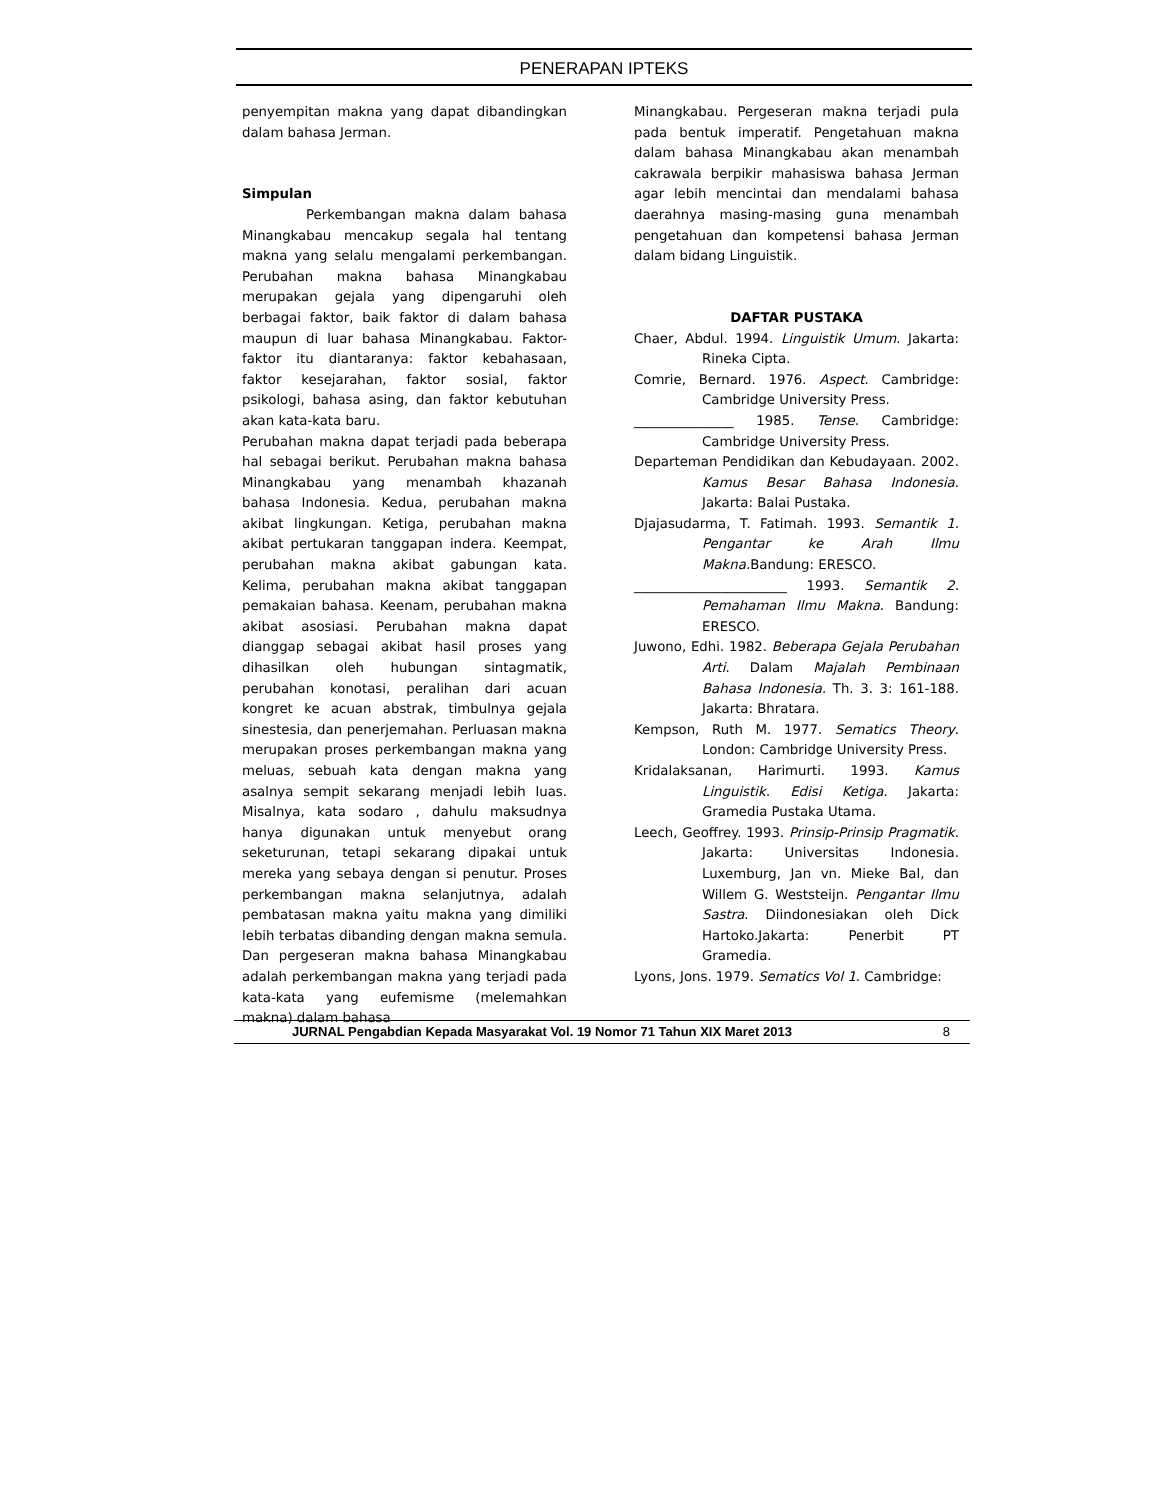PENERAPAN IPTEKS
penyempitan makna yang dapat dibandingkan dalam bahasa Jerman.
Simpulan
Perkembangan makna dalam bahasa Minangkabau mencakup segala hal tentang makna yang selalu mengalami perkembangan. Perubahan makna bahasa Minangkabau merupakan gejala yang dipengaruhi oleh berbagai faktor, baik faktor di dalam bahasa maupun di luar bahasa Minangkabau. Faktor-faktor itu diantaranya: faktor kebahasaan, faktor kesejarahan, faktor sosial, faktor psikologi, bahasa asing, dan faktor kebutuhan akan kata-kata baru.
Perubahan makna dapat terjadi pada beberapa hal sebagai berikut. Perubahan makna bahasa Minangkabau yang menambah khazanah bahasa Indonesia. Kedua, perubahan makna akibat lingkungan. Ketiga, perubahan makna akibat pertukaran tanggapan indera. Keempat, perubahan makna akibat gabungan kata. Kelima, perubahan makna akibat tanggapan pemakaian bahasa. Keenam, perubahan makna akibat asosiasi. Perubahan makna dapat dianggap sebagai akibat hasil proses yang dihasilkan oleh hubungan sintagmatik, perubahan konotasi, peralihan dari acuan kongret ke acuan abstrak, timbulnya gejala sinestesia, dan penerjemahan. Perluasan makna merupakan proses perkembangan makna yang meluas, sebuah kata dengan makna yang asalnya sempit sekarang menjadi lebih luas. Misalnya, kata sodaro , dahulu maksudnya hanya digunakan untuk menyebut orang seketurunan, tetapi sekarang dipakai untuk mereka yang sebaya dengan si penutur. Proses perkembangan makna selanjutnya, adalah pembatasan makna yaitu makna yang dimiliki lebih terbatas dibanding dengan makna semula. Dan pergeseran makna bahasa Minangkabau adalah perkembangan makna yang terjadi pada kata-kata yang eufemisme (melemahkan makna) dalam bahasa
Minangkabau. Pergeseran makna terjadi pula pada bentuk imperatif. Pengetahuan makna dalam bahasa Minangkabau akan menambah cakrawala berpikir mahasiswa bahasa Jerman agar lebih mencintai dan mendalami bahasa daerahnya masing-masing guna menambah pengetahuan dan kompetensi bahasa Jerman dalam bidang Linguistik.
DAFTAR PUSTAKA
Chaer, Abdul. 1994. Linguistik Umum. Jakarta: Rineka Cipta.
Comrie, Bernard. 1976. Aspect. Cambridge: Cambridge University Press.
_______________ 1985. Tense. Cambridge: Cambridge University Press.
Departeman Pendidikan dan Kebudayaan. 2002. Kamus Besar Bahasa Indonesia. Jakarta: Balai Pustaka.
Djajasudarma, T. Fatimah. 1993. Semantik 1. Pengantar ke Arah Ilmu Makna. Bandung: ERESCO.
_______________________ 1993. Semantik 2. Pemahaman Ilmu Makna. Bandung: ERESCO.
Juwono, Edhi. 1982. Beberapa Gejala Perubahan Arti. Dalam Majalah Pembinaan Bahasa Indonesia. Th. 3. 3: 161-188. Jakarta: Bhratara.
Kempson, Ruth M. 1977. Sematics Theory. London: Cambridge University Press.
Kridalaksanan, Harimurti. 1993. Kamus Linguistik. Edisi Ketiga. Jakarta: Gramedia Pustaka Utama.
Leech, Geoffrey. 1993. Prinsip-Prinsip Pragmatik. Jakarta: Universitas Indonesia. Luxemburg, Jan vn. Mieke Bal, dan Willem G. Weststeijn. Pengantar Ilmu Sastra. Diindonesiakan oleh Dick Hartoko.Jakarta: Penerbit PT Gramedia.
Lyons, Jons. 1979. Sematics Vol 1. Cambridge:
JURNAL Pengabdian Kepada Masyarakat Vol. 19 Nomor 71 Tahun XIX Maret 2013 8